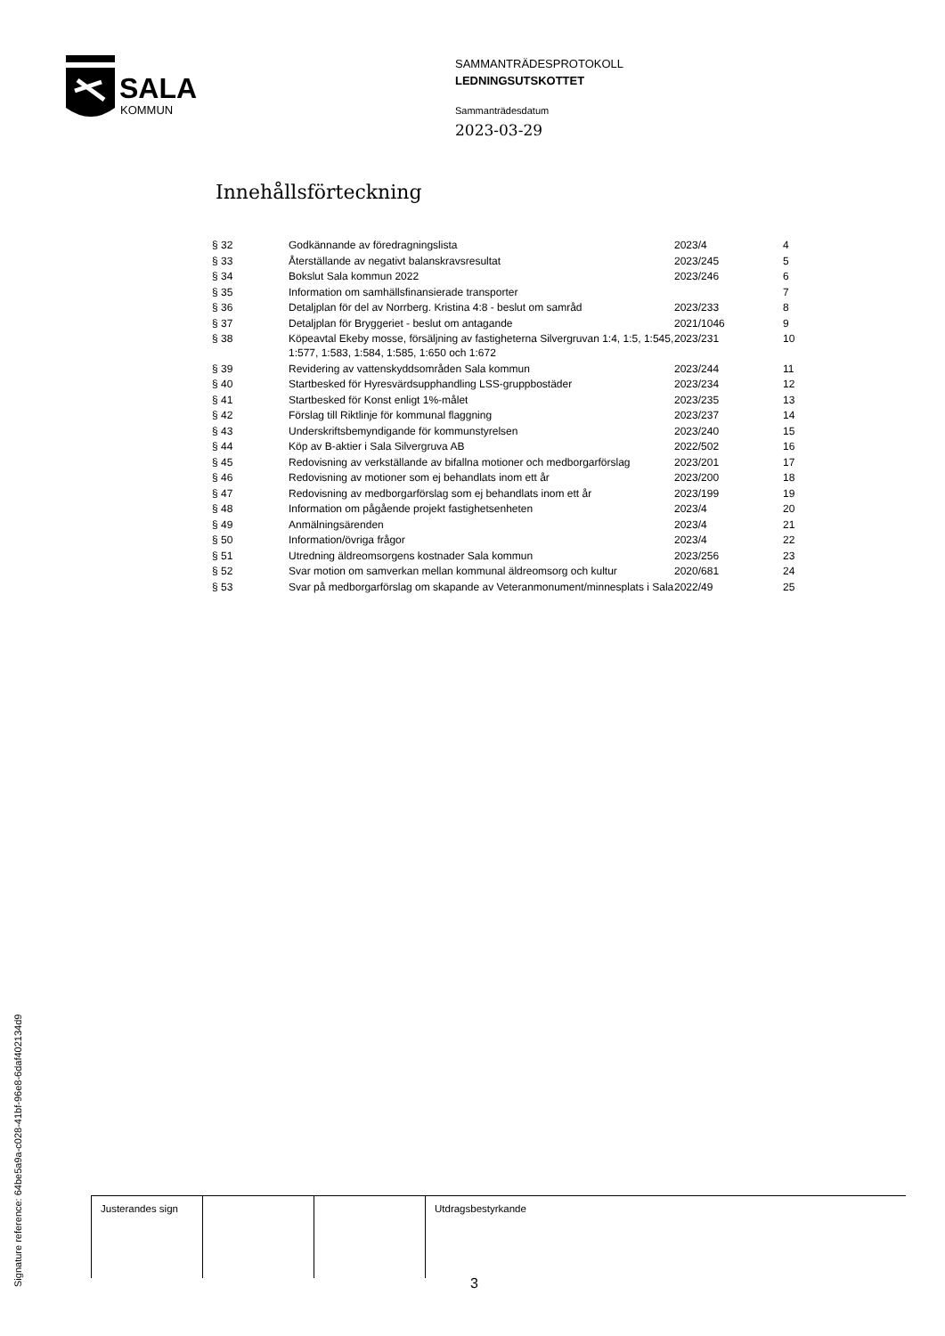SALA
KOMMUN
SAMMANTRÄDESPROTOKOLL
LEDNINGSUTSKOTTET
Sammanträdesdatum
2023-03-29
Innehållsförteckning
| § 32 | Godkännande av föredragningslista | 2023/4 | 4 |
| § 33 | Återställande av negativt balanskravsresultat | 2023/245 | 5 |
| § 34 | Bokslut Sala kommun 2022 | 2023/246 | 6 |
| § 35 | Information om samhällsfinansierade transporter | | 7 |
| § 36 | Detaljplan för del av Norrberg. Kristina 4:8 - beslut om samråd | 2023/233 | 8 |
| § 37 | Detaljplan för Bryggeriet - beslut om antagande | 2021/1046 | 9 |
| § 38 | Köpeavtal Ekeby mosse, försäljning av fastigheterna Silvergruvan 1:4, 1:5, 1:545, 1:577, 1:583, 1:584, 1:585, 1:650 och 1:672 | 2023/231 | 10 |
| § 39 | Revidering av vattenskyddsområden Sala kommun | 2023/244 | 11 |
| § 40 | Startbesked för Hyresvärdsupphandling LSS-gruppbostäder | 2023/234 | 12 |
| § 41 | Startbesked för Konst enligt 1%-målet | 2023/235 | 13 |
| § 42 | Förslag till Riktlinje för kommunal flaggning | 2023/237 | 14 |
| § 43 | Underskriftsbemyndigande för kommunstyrelsen | 2023/240 | 15 |
| § 44 | Köp av B-aktier i Sala Silvergruva AB | 2022/502 | 16 |
| § 45 | Redovisning av verkställande av bifallna motioner och medborgarförslag | 2023/201 | 17 |
| § 46 | Redovisning av motioner som ej behandlats inom ett år | 2023/200 | 18 |
| § 47 | Redovisning av medborgarförslag som ej behandlats inom ett år | 2023/199 | 19 |
| § 48 | Information om pågående projekt fastighetsenheten | 2023/4 | 20 |
| § 49 | Anmälningsärenden | 2023/4 | 21 |
| § 50 | Information/övriga frågor | 2023/4 | 22 |
| § 51 | Utredning äldreomsorgens kostnader Sala kommun | 2023/256 | 23 |
| § 52 | Svar motion om samverkan mellan kommunal äldreomsorg och kultur | 2020/681 | 24 |
| § 53 | Svar på medborgarförslag om skapande av Veteranmonument/minnesplats i Sala | 2022/49 | 25 |
| Justerandes sign | | | Utdragsbestyrkande |
3
Signature reference: 64be5a9a-c028-41bf-96e8-6daf402134d9